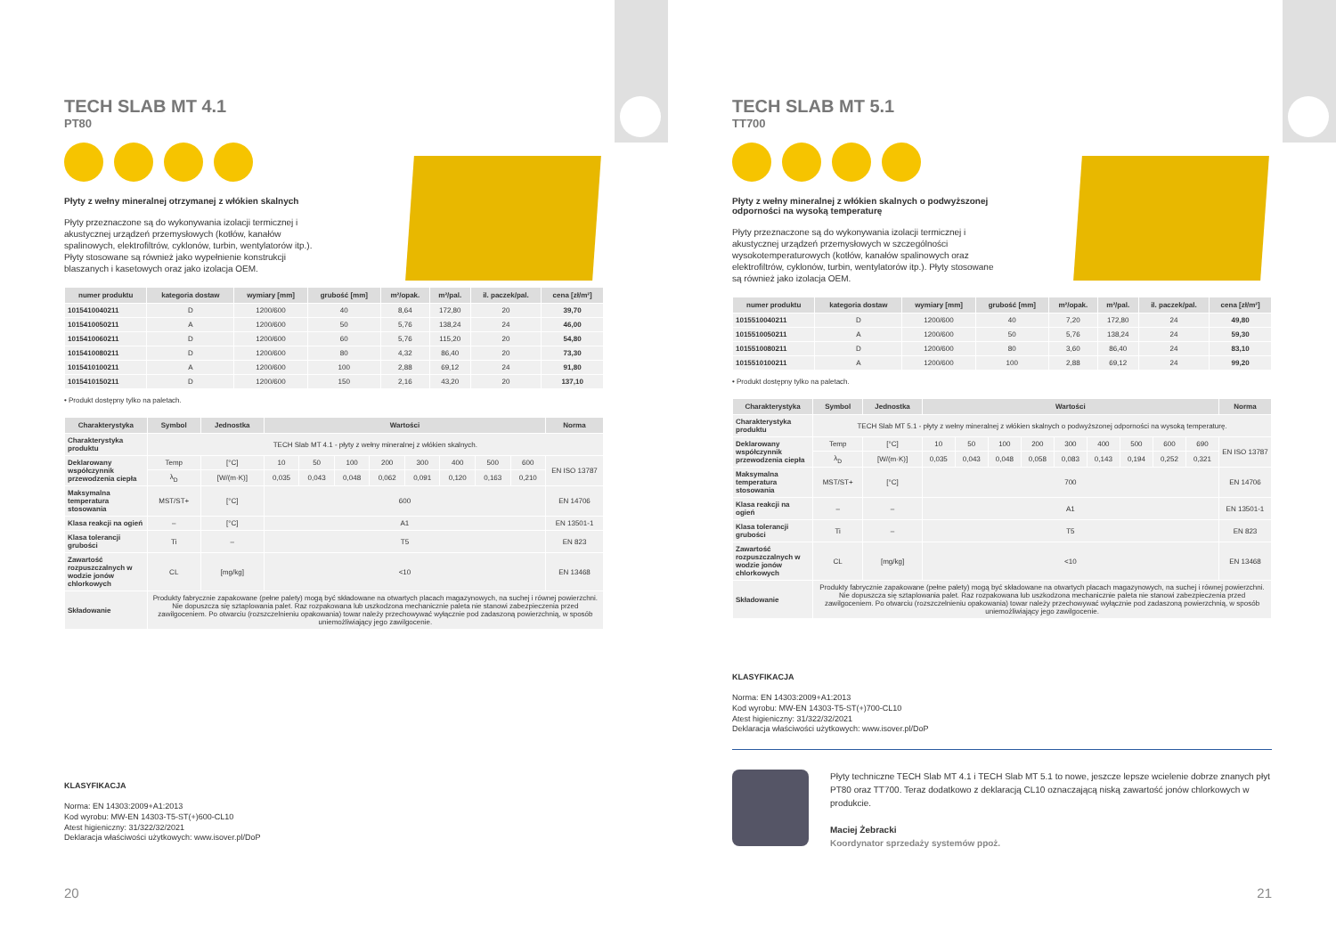TECH SLAB MT 4.1
PT80
Płyty z wełny mineralnej otrzymanej z włókien skalnych
Płyty przeznaczone są do wykonywania izolacji termicznej i akustycznej urządzeń przemysłowych (kotłów, kanałów spalinowych, elektrofiltrów, cyklonów, turbin, wentylatorów itp.). Płyty stosowane są również jako wypełnienie konstrukcji blaszanych i kasetowych oraz jako izolacja OEM.
| numer produktu | kategoria dostaw | wymiary [mm] | grubość [mm] | m²/opak. | m²/pal. | il. paczek/pal. | cena [zł/m²] |
| --- | --- | --- | --- | --- | --- | --- | --- |
| 1015410040211 | D | 1200/600 | 40 | 8,64 | 172,80 | 20 | 39,70 |
| 1015410050211 | A | 1200/600 | 50 | 5,76 | 138,24 | 24 | 46,00 |
| 1015410060211 | D | 1200/600 | 60 | 5,76 | 115,20 | 20 | 54,80 |
| 1015410080211 | D | 1200/600 | 80 | 4,32 | 86,40 | 20 | 73,30 |
| 1015410100211 | A | 1200/600 | 100 | 2,88 | 69,12 | 24 | 91,80 |
| 1015410150211 | D | 1200/600 | 150 | 2,16 | 43,20 | 20 | 137,10 |
• Produkt dostępny tylko na paletach.
| Charakterystyka | Symbol | Jednostka | Wartości | | | | | | | | Norma |
| --- | --- | --- | --- | --- | --- | --- | --- | --- | --- | --- | --- |
| Charakterystyka produktu | TECH Slab MT 4.1 - płyty z wełny mineralnej z włókien skalnych. | | | | | | | | | | |
| Deklarowany współczynnik przewodzenia ciepła | Temp | [°C] | 10 | 50 | 100 | 200 | 300 | 400 | 500 | 600 | EN ISO 13787 |
| | λ<sub>D</sub> | [W/(m·K)] | 0,035 | 0,043 | 0,048 | 0,062 | 0,091 | 0,120 | 0,163 | 0,210 | |
| Maksymalna temperatura stosowania | MST/ST+ | [°C] | 600 | | | | | | | | EN 14706 |
| Klasa reakcji na ogień | – | [°C] | A1 | | | | | | | | EN 13501-1 |
| Klasa tolerancji grubości | Ti | – | T5 | | | | | | | | EN 823 |
| Zawartość rozpuszczalnych w wodzie jonów chlorkowych | CL | [mg/kg] | <10 | | | | | | | | EN 13468 |
| Składowanie | Produkty fabrycznie zapakowane (pełne palety) mogą być składowane na otwartych placach magazynowych, na suchej i równej powierzchni. Nie dopuszcza się sztaplowania palet. Raz rozpakowana lub uszkodzona mechanicznie paleta nie stanowi zabezpieczenia przed zawilgoceniem. Po otwarciu (rozszczelnieniu opakowania) towar należy przechowywać wyłącznie pod zadaszoną powierzchnią, w sposób uniemożliwiający jego zawilgocenie. | | | | | | | | | | |
KLASYFIKACJA
Norma: EN 14303:2009+A1:2013
Kod wyrobu: MW-EN 14303-T5-ST(+)600-CL10
Atest higieniczny: 31/322/32/2021
Deklaracja właściwości użytkowych: www.isover.pl/DoP
20
TECH SLAB MT 5.1
TT700
Płyty z wełny mineralnej z włókien skalnych o podwyższonej odporności na wysoką temperaturę
Płyty przeznaczone są do wykonywania izolacji termicznej i akustycznej urządzeń przemysłowych w szczególności wysokotemperaturowych (kotłów, kanałów spalinowych oraz elektrofiltrów, cyklonów, turbin, wentylatorów itp.). Płyty stosowane są również jako izolacja OEM.
| numer produktu | kategoria dostaw | wymiary [mm] | grubość [mm] | m²/opak. | m²/pal. | il. paczek/pal. | cena [zł/m²] |
| --- | --- | --- | --- | --- | --- | --- | --- |
| 1015510040211 | D | 1200/600 | 40 | 7,20 | 172,80 | 24 | 49,80 |
| 1015510050211 | A | 1200/600 | 50 | 5,76 | 138,24 | 24 | 59,30 |
| 1015510080211 | D | 1200/600 | 80 | 3,60 | 86,40 | 24 | 83,10 |
| 1015510100211 | A | 1200/600 | 100 | 2,88 | 69,12 | 24 | 99,20 |
• Produkt dostępny tylko na paletach.
| Charakterystyka | Symbol | Jednostka | Wartości | | | | | | | | | Norma |
| --- | --- | --- | --- | --- | --- | --- | --- | --- | --- | --- | --- | --- |
| Charakterystyka produktu | TECH Slab MT 5.1 - płyty z wełny mineralnej z włókien skalnych o podwyższonej odporności na wysoką temperaturę. | | | | | | | | | | | |
| Deklarowany współczynnik przewodzenia ciepła | Temp | [°C] | 10 | 50 | 100 | 200 | 300 | 400 | 500 | 600 | 690 | EN ISO 13787 |
| | λ<sub>D</sub> | [W/(m·K)] | 0,035 | 0,043 | 0,048 | 0,058 | 0,083 | 0,143 | 0,194 | 0,252 | 0,321 | |
| Maksymalna temperatura stosowania | MST/ST+ | [°C] | 700 | | | | | | | | | EN 14706 |
| Klasa reakcji na ogień | – | – | A1 | | | | | | | | | EN 13501-1 |
| Klasa tolerancji grubości | Ti | – | T5 | | | | | | | | | EN 823 |
| Zawartość rozpuszczalnych w wodzie jonów chlorkowych | CL | [mg/kg] | <10 | | | | | | | | | EN 13468 |
| Składowanie | Produkty fabrycznie zapakowane (pełne palety) mogą być składowane na otwartych placach magazynowych, na suchej i równej powierzchni. Nie dopuszcza się sztaplowania palet. Raz rozpakowana lub uszkodzona mechanicznie paleta nie stanowi zabezpieczenia przed zawilgoceniem. Po otwarciu (rozszczelnieniu opakowania) towar należy przechowywać wyłącznie pod zadaszoną powierzchnią, w sposób uniemożliwiający jego zawilgocenie. | | | | | | | | | | | |
KLASYFIKACJA
Norma: EN 14303:2009+A1:2013
Kod wyrobu: MW-EN 14303-T5-ST(+)700-CL10
Atest higieniczny: 31/322/32/2021
Deklaracja właściwości użytkowych: www.isover.pl/DoP
Płyty techniczne TECH Slab MT 4.1 i TECH Slab MT 5.1 to nowe, jeszcze lepsze wcielenie dobrze znanych płyt PT80 oraz TT700. Teraz dodatkowo z deklaracją CL10 oznaczającą niską zawartość jonów chlorkowych w produkcie.
Maciej Żebracki
Koordynator sprzedaży systemów ppoż.
21